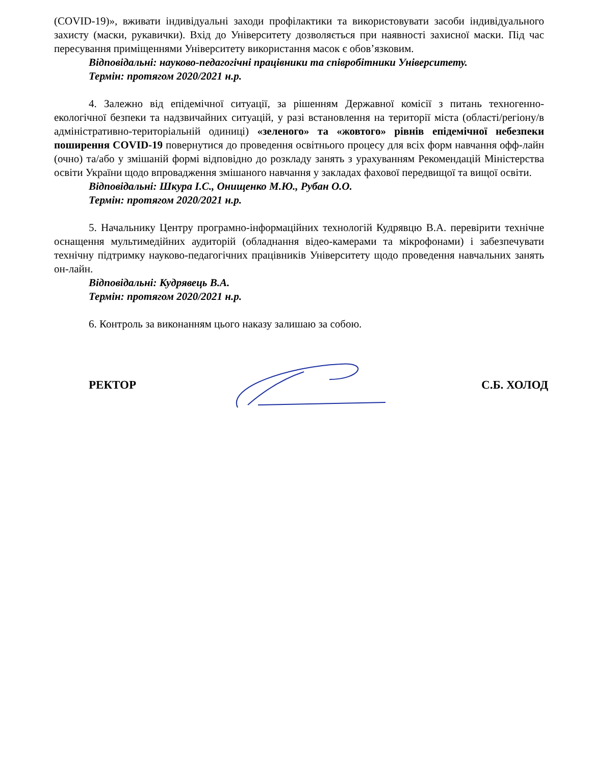(COVID-19)», вживати індивідуальні заходи профілактики та використовувати засоби індивідуального захисту (маски, рукавички). Вхід до Університету дозволяється при наявності захисної маски. Під час пересування приміщеннями Університету використання масок є обов’язковим.
Відповідальні: науково-педагогічні працівники та співробітники Університету.
Термін: протягом 2020/2021 н.р.
4. Залежно від епідемічної ситуації, за рішенням Державної комісії з питань техногенно-екологічної безпеки та надзвичайних ситуацій, у разі встановлення на території міста (області/регіону/в адміністративно-територіальній одиниці) «зеленого» та «жовтого» рівнів епідемічної небезпеки поширення COVID-19 повернутися до проведення освітнього процесу для всіх форм навчання офф-лайн (очно) та/або у змішаній формі відповідно до розкладу занять з урахуванням Рекомендацій Міністерства освіти України щодо впровадження змішаного навчання у закладах фахової передвищої та вищої освіти.
Відповідальні: Шкура І.С., Онищенко М.Ю., Рубан О.О.
Термін: протягом 2020/2021 н.р.
5. Начальнику Центру програмно-інформаційних технологій Кудрявцю В.А. перевірити технічне оснащення мультимедійних аудиторій (обладнання відео-камерами та мікрофонами) і забезпечувати технічну підтримку науково-педагогічних працівників Університету щодо проведення навчальних занять он-лайн.
Відповідальні: Кудрявець В.А.
Термін: протягом 2020/2021 н.р.
6. Контроль за виконанням цього наказу залишаю за собою.
РЕКТОР С.Б. ХОЛОД